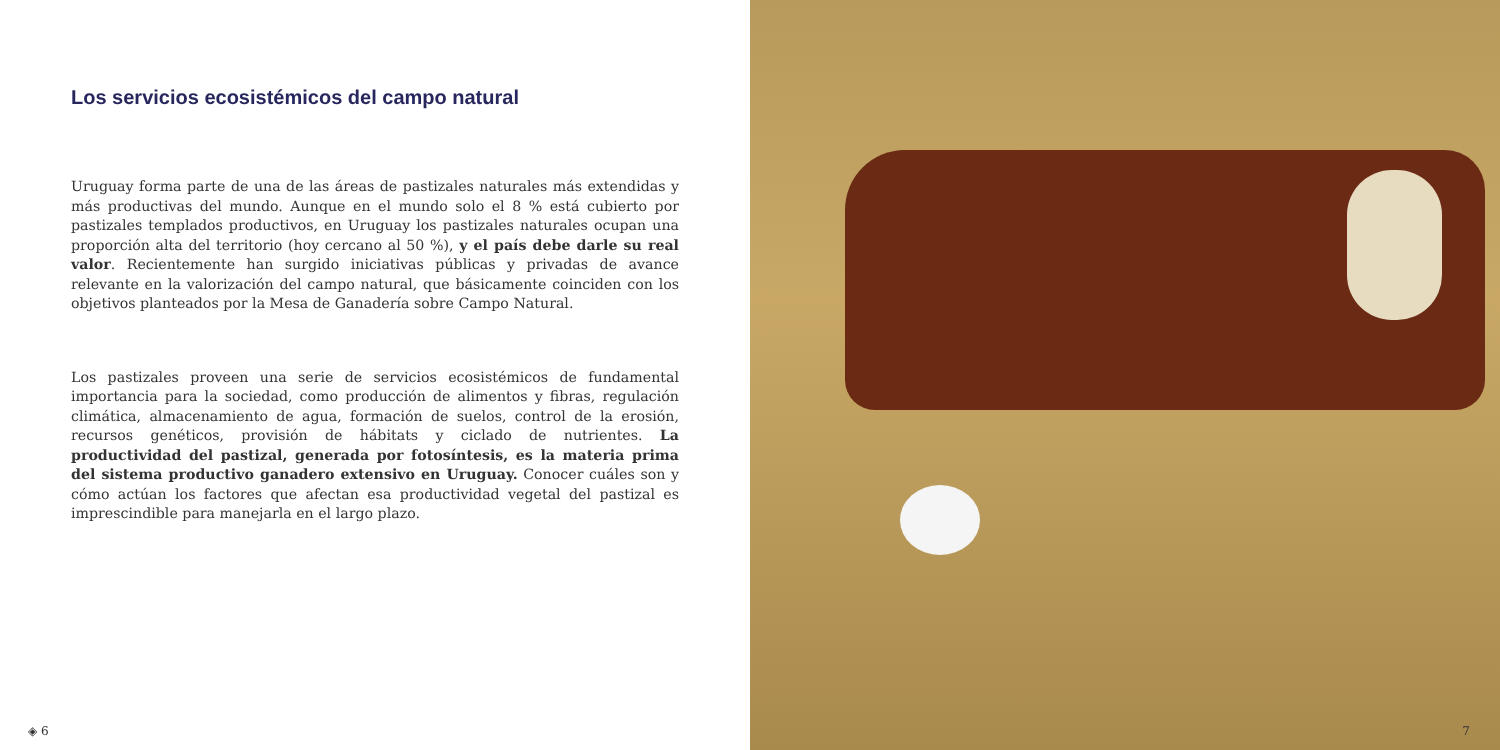Los servicios ecosistémicos del campo natural
Uruguay forma parte de una de las áreas de pastizales naturales más extendidas y más productivas del mundo. Aunque en el mundo solo el 8 % está cubierto por pastizales templados productivos, en Uruguay los pastizales naturales ocupan una proporción alta del territorio (hoy cercano al 50 %), y el país debe darle su real valor. Recientemente han surgido iniciativas públicas y privadas de avance relevante en la valorización del campo natural, que básicamente coinciden con los objetivos planteados por la Mesa de Ganadería sobre Campo Natural.
Los pastizales proveen una serie de servicios ecosistémicos de fundamental importancia para la sociedad, como producción de alimentos y fibras, regulación climática, almacenamiento de agua, formación de suelos, control de la erosión, recursos genéticos, provisión de hábitats y ciclado de nutrientes. La productividad del pastizal, generada por fotosíntesis, es la materia prima del sistema productivo ganadero extensivo en Uruguay. Conocer cuáles son y cómo actúan los factores que afectan esa productividad vegetal del pastizal es imprescindible para manejarla en el largo plazo.
◈ 6
7